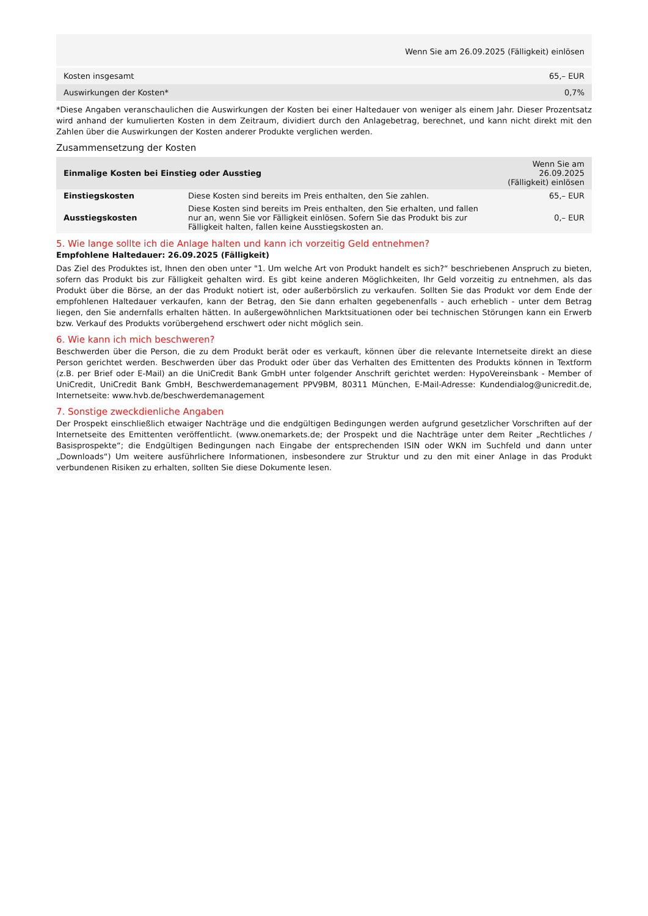| Wenn Sie am 26.09.2025 (Fälligkeit) einlösen | |
| --- | --- |
| Kosten insgesamt | 65,– EUR |
| Auswirkungen der Kosten* | 0,7% |
*Diese Angaben veranschaulichen die Auswirkungen der Kosten bei einer Haltedauer von weniger als einem Jahr. Dieser Prozentsatz wird anhand der kumulierten Kosten in dem Zeitraum, dividiert durch den Anlagebetrag, berechnet, und kann nicht direkt mit den Zahlen über die Auswirkungen der Kosten anderer Produkte verglichen werden.
Zusammensetzung der Kosten
| Einmalige Kosten bei Einstieg oder Ausstieg | | Wenn Sie am 26.09.2025 (Fälligkeit) einlösen |
| --- | --- | --- |
| Einstiegskosten | Diese Kosten sind bereits im Preis enthalten, den Sie zahlen. | 65,– EUR |
| Ausstiegskosten | Diese Kosten sind bereits im Preis enthalten, den Sie erhalten, und fallen nur an, wenn Sie vor Fälligkeit einlösen. Sofern Sie das Produkt bis zur Fälligkeit halten, fallen keine Ausstiegskosten an. | 0,– EUR |
5. Wie lange sollte ich die Anlage halten und kann ich vorzeitig Geld entnehmen?
Empfohlene Haltedauer: 26.09.2025 (Fälligkeit)
Das Ziel des Produktes ist, Ihnen den oben unter "1. Um welche Art von Produkt handelt es sich?“ beschriebenen Anspruch zu bieten, sofern das Produkt bis zur Fälligkeit gehalten wird. Es gibt keine anderen Möglichkeiten, Ihr Geld vorzeitig zu entnehmen, als das Produkt über die Börse, an der das Produkt notiert ist, oder außerbörslich zu verkaufen. Sollten Sie das Produkt vor dem Ende der empfohlenen Haltedauer verkaufen, kann der Betrag, den Sie dann erhalten gegebenenfalls - auch erheblich - unter dem Betrag liegen, den Sie andernfalls erhalten hätten. In außergewöhnlichen Marktsituationen oder bei technischen Störungen kann ein Erwerb bzw. Verkauf des Produkts vorübergehend erschwert oder nicht möglich sein.
6. Wie kann ich mich beschweren?
Beschwerden über die Person, die zu dem Produkt berät oder es verkauft, können über die relevante Internetseite direkt an diese Person gerichtet werden. Beschwerden über das Produkt oder über das Verhalten des Emittenten des Produkts können in Textform (z.B. per Brief oder E-Mail) an die UniCredit Bank GmbH unter folgender Anschrift gerichtet werden: HypoVereinsbank - Member of UniCredit, UniCredit Bank GmbH, Beschwerdemanagement PPV9BM, 80311 München, E-Mail-Adresse: Kundendialog@unicredit.de, Internetseite: www.hvb.de/beschwerdemanagement
7. Sonstige zweckdienliche Angaben
Der Prospekt einschließlich etwaiger Nachträge und die endgültigen Bedingungen werden aufgrund gesetzlicher Vorschriften auf der Internetseite des Emittenten veröffentlicht. (www.onemarkets.de; der Prospekt und die Nachträge unter dem Reiter „Rechtliches / Basisprospekte“; die Endgültigen Bedingungen nach Eingabe der entsprechenden ISIN oder WKN im Suchfeld und dann unter „Downloads“) Um weitere ausführlichere Informationen, insbesondere zur Struktur und zu den mit einer Anlage in das Produkt verbundenen Risiken zu erhalten, sollten Sie diese Dokumente lesen.